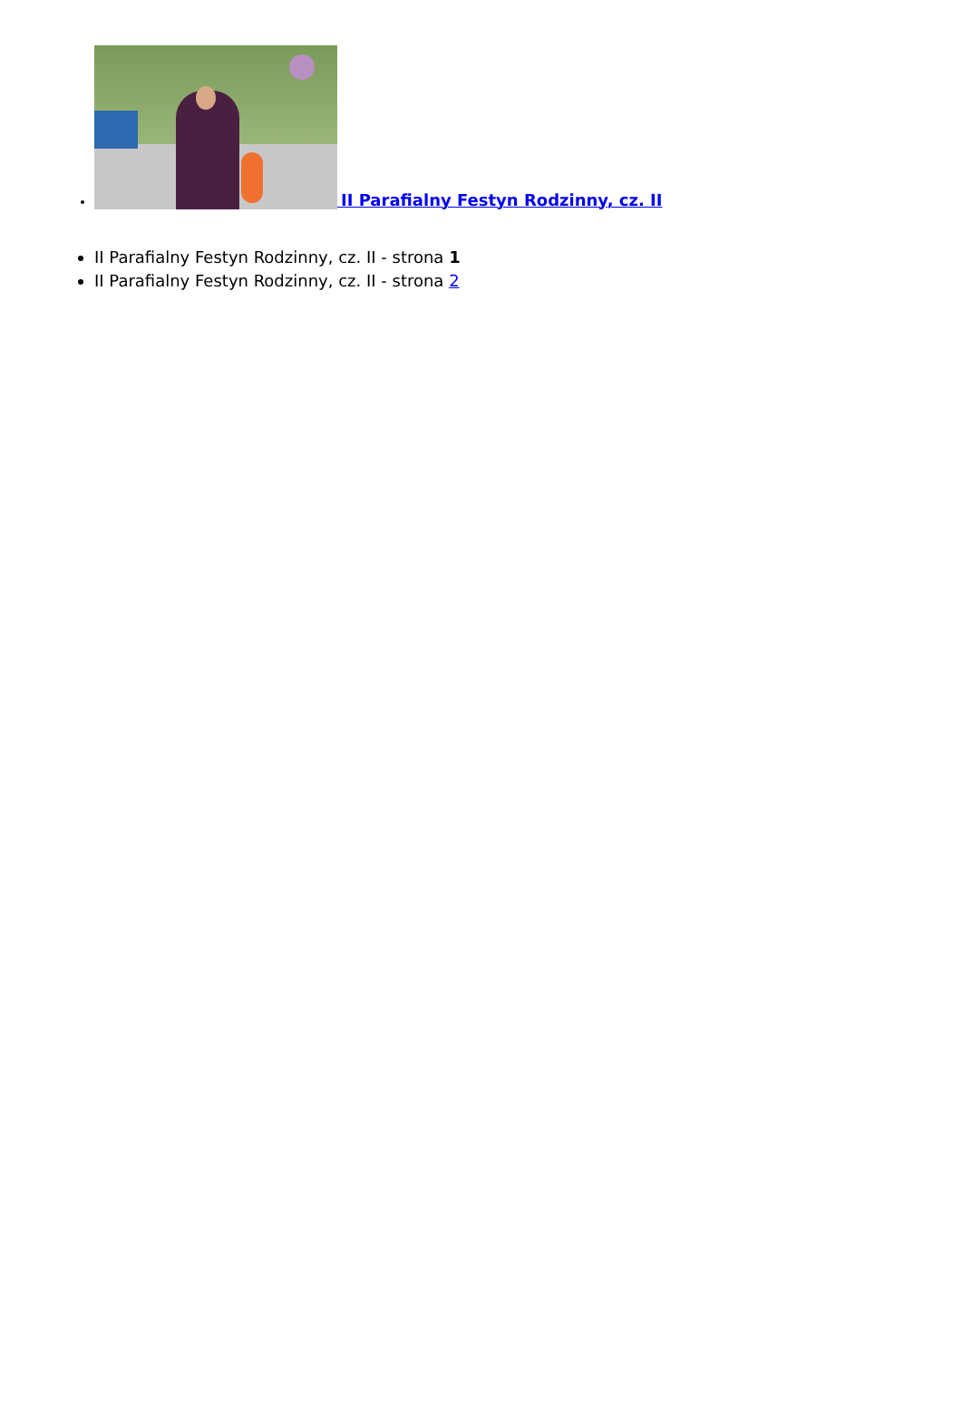II Parafialny Festyn Rodzinny, cz. II
II Parafialny Festyn Rodzinny, cz. II - strona 1
II Parafialny Festyn Rodzinny, cz. II - strona 2